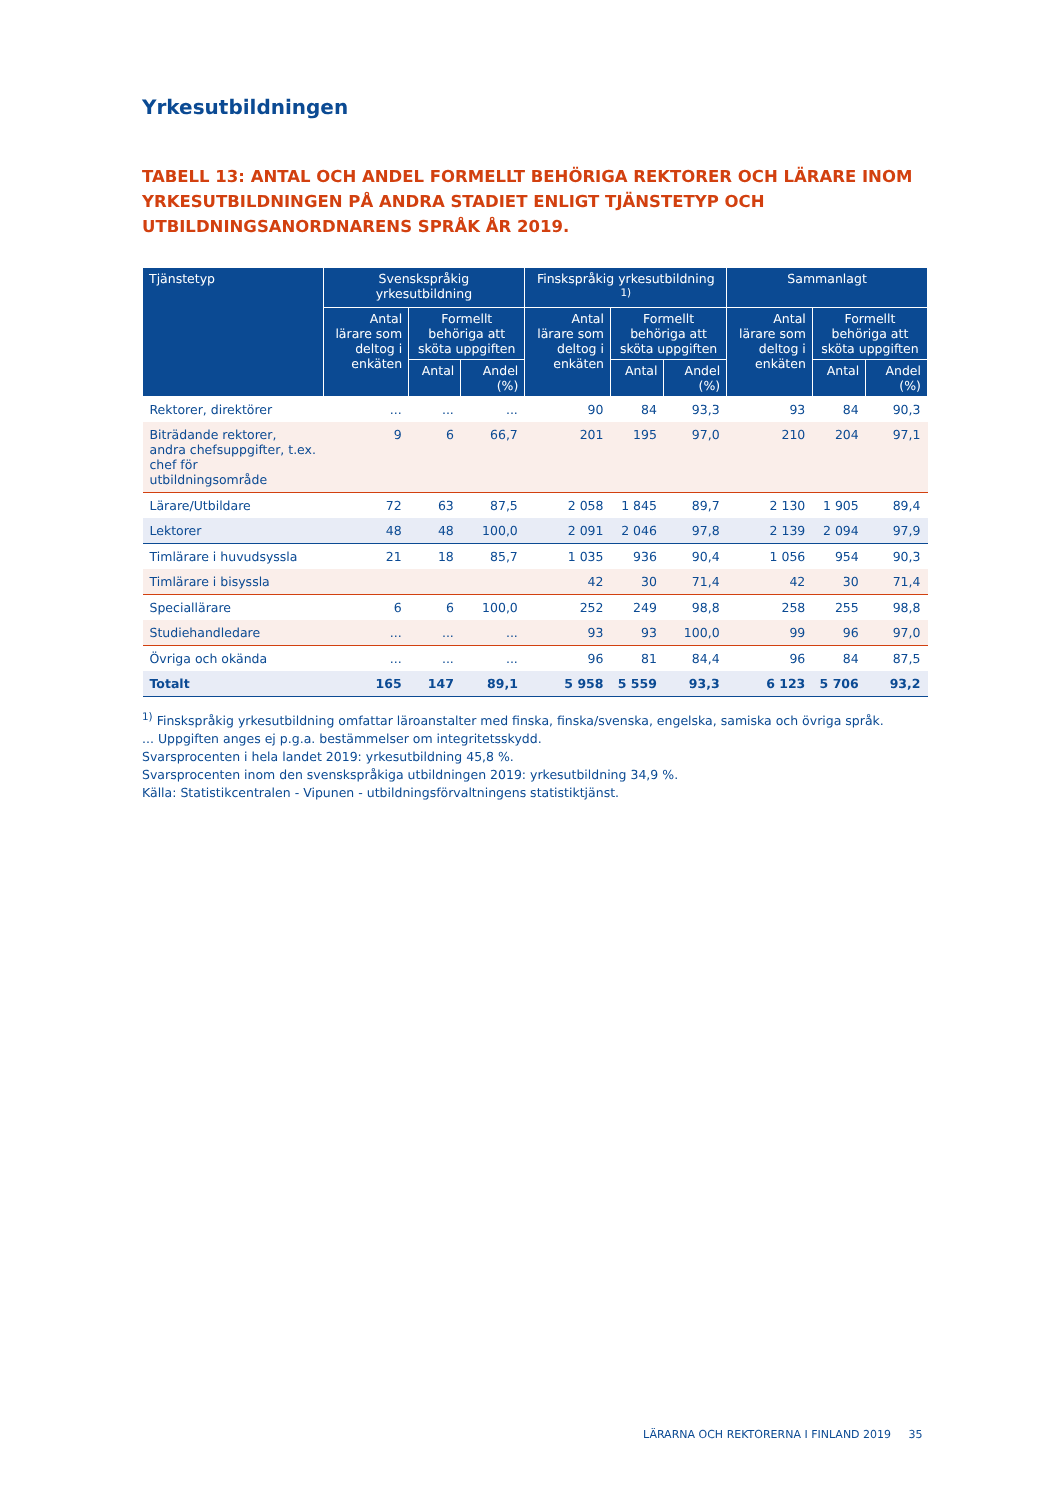Yrkesutbildningen
TABELL 13: ANTAL OCH ANDEL FORMELLT BEHÖRIGA REKTORER OCH LÄRARE INOM YRKESUTBILDNINGEN PÅ ANDRA STADIET ENLIGT TJÄNSTETYP OCH UTBILDNINGSANORDNARENS SPRÅK ÅR 2019.
| Tjänstetyp | Svenskspråkig yrkesutbildning | | | Finskspråkig yrkesutbildning <sup>1)</sup> | | | Sammanlagt | | |
| --- | --- | --- | --- | --- | --- | --- | --- | --- | --- |
| | Antal lärare som deltog i enkäten | Formellt behöriga att sköta uppgiften | | Antal lärare som deltog i enkäten | Formellt behöriga att sköta uppgiften | | Antal lärare som deltog i enkäten | Formellt behöriga att sköta uppgiften | |
| | | Antal | Andel (%) | | Antal | Andel (%) | | Antal | Andel (%) |
| Rektorer, direktörer | ... | ... | ... | 90 | 84 | 93,3 | 93 | 84 | 90,3 |
| Biträdande rektorer, andra chefsuppgifter, t.ex. chef för utbildningsområde | 9 | 6 | 66,7 | 201 | 195 | 97,0 | 210 | 204 | 97,1 |
| Lärare/Utbildare | 72 | 63 | 87,5 | 2 058 | 1 845 | 89,7 | 2 130 | 1 905 | 89,4 |
| Lektorer | 48 | 48 | 100,0 | 2 091 | 2 046 | 97,8 | 2 139 | 2 094 | 97,9 |
| Timlärare i huvudsyssla | 21 | 18 | 85,7 | 1 035 | 936 | 90,4 | 1 056 | 954 | 90,3 |
| Timlärare i bisyssla | | | | 42 | 30 | 71,4 | 42 | 30 | 71,4 |
| Speciallärare | 6 | 6 | 100,0 | 252 | 249 | 98,8 | 258 | 255 | 98,8 |
| Studiehandledare | ... | ... | ... | 93 | 93 | 100,0 | 99 | 96 | 97,0 |
| Övriga och okända | ... | ... | ... | 96 | 81 | 84,4 | 96 | 84 | 87,5 |
| Totalt | 165 | 147 | 89,1 | 5 958 | 5 559 | 93,3 | 6 123 | 5 706 | 93,2 |
<sup>1)</sup> Finskspråkig yrkesutbildning omfattar läroanstalter med finska, finska/svenska, engelska, samiska och övriga språk.
... Uppgiften anges ej p.g.a. bestämmelser om integritetsskydd.
Svarsprocenten i hela landet 2019: yrkesutbildning 45,8 %.
Svarsprocenten inom den svenskspråkiga utbildningen 2019: yrkesutbildning 34,9 %.
Källa: Statistikcentralen - Vipunen - utbildningsförvaltningens statistiktjänst.
LÄRARNA OCH REKTORERNA I FINLAND 2019 35